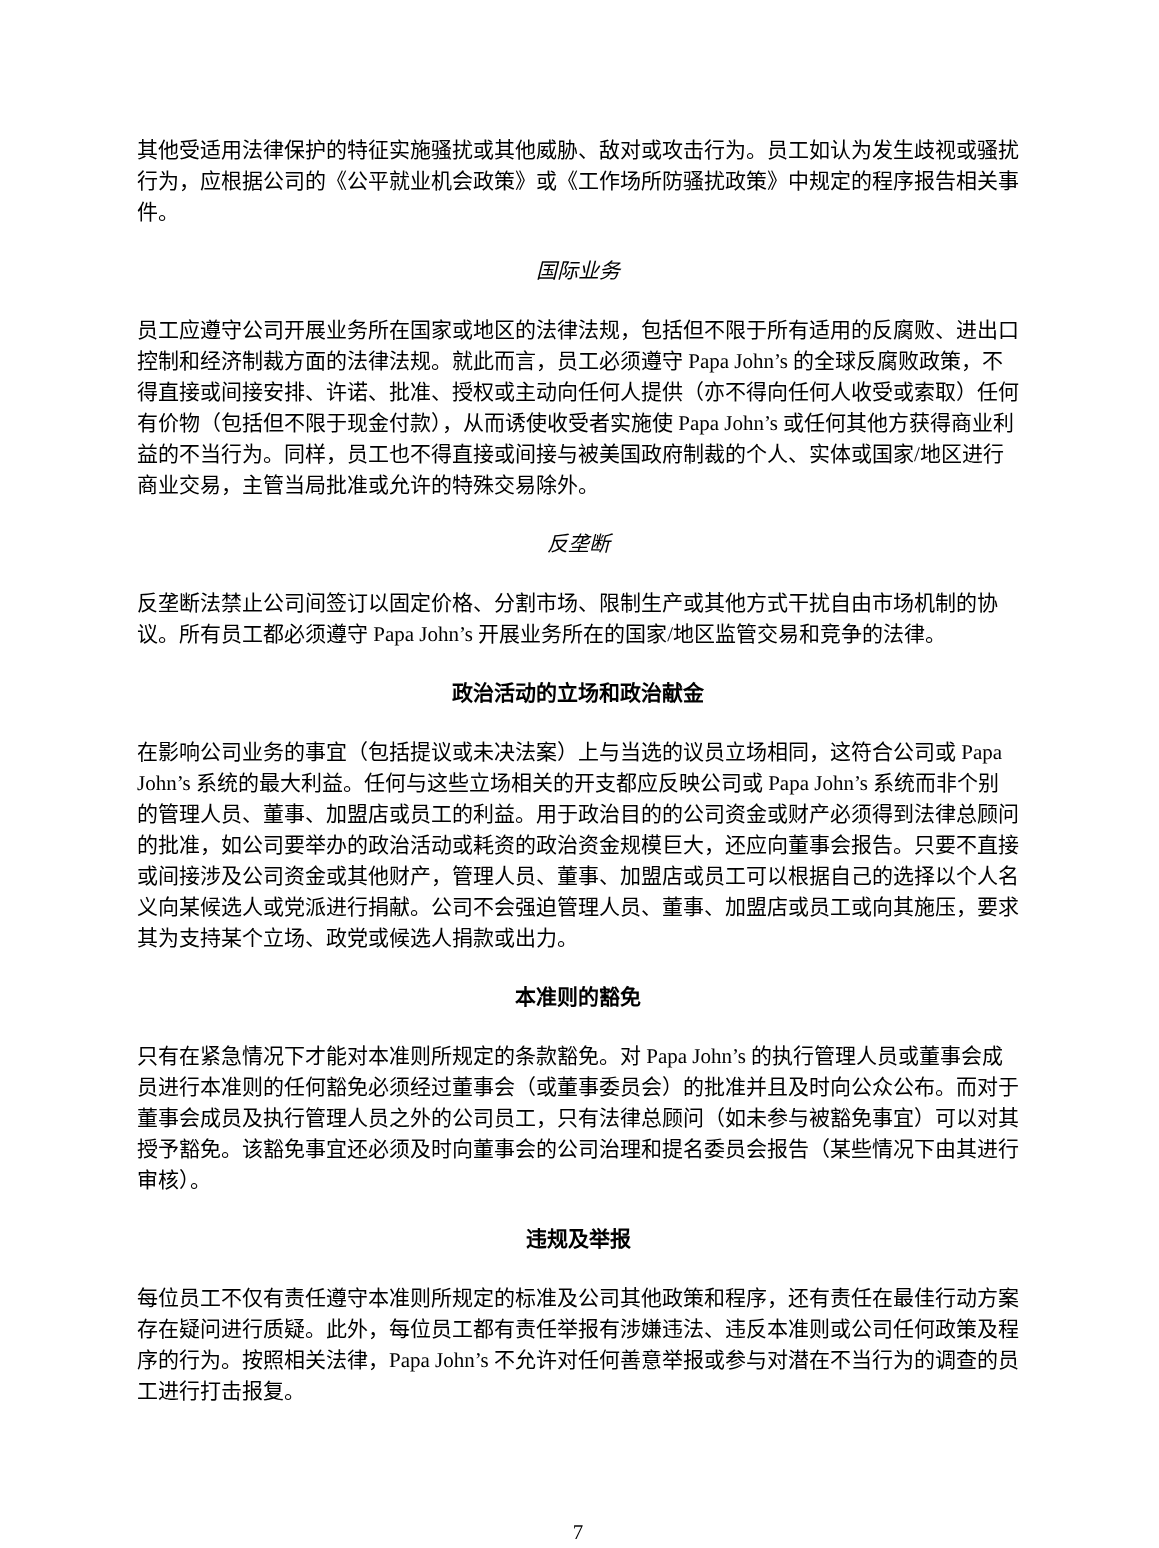其他受适用法律保护的特征实施骚扰或其他威胁、敌对或攻击行为。员工如认为发生歧视或骚扰行为，应根据公司的《公平就业机会政策》或《工作场所防骚扰政策》中规定的程序报告相关事件。
国际业务
员工应遵守公司开展业务所在国家或地区的法律法规，包括但不限于所有适用的反腐败、进出口控制和经济制裁方面的法律法规。就此而言，员工必须遵守 Papa John’s 的全球反腐败政策，不得直接或间接安排、许诺、批准、授权或主动向任何人提供（亦不得向任何人收受或索取）任何有价物（包括但不限于现金付款），从而诱使收受者实施使 Papa John’s 或任何其他方获得商业利益的不当行为。同样，员工也不得直接或间接与被美国政府制裁的个人、实体或国家/地区进行商业交易，主管当局批准或允许的特殊交易除外。
反垄断
反垄断法禁止公司间签订以固定价格、分割市场、限制生产或其他方式干扰自由市场机制的协议。所有员工都必须遵守 Papa John’s 开展业务所在的国家/地区监管交易和竞争的法律。
政治活动的立场和政治献金
在影响公司业务的事宜（包括提议或未决法案）上与当选的议员立场相同，这符合公司或 Papa John’s 系统的最大利益。任何与这些立场相关的开支都应反映公司或 Papa John’s 系统而非个别的管理人员、董事、加盟店或员工的利益。用于政治目的的公司资金或财产必须得到法律总顾问的批准，如公司要举办的政治活动或耗资的政治资金规模巨大，还应向董事会报告。只要不直接或间接涉及公司资金或其他财产，管理人员、董事、加盟店或员工可以根据自己的选择以个人名义向某候选人或党派进行捐献。公司不会强迫管理人员、董事、加盟店或员工或向其施压，要求其为支持某个立场、政党或候选人捐款或出力。
本准则的豁免
只有在紧急情况下才能对本准则所规定的条款豁免。对 Papa John’s 的执行管理人员或董事会成员进行本准则的任何豁免必须经过董事会（或董事委员会）的批准并且及时向公众公布。而对于董事会成员及执行管理人员之外的公司员工，只有法律总顾问（如未参与被豁免事宜）可以对其授予豁免。该豁免事宜还必须及时向董事会的公司治理和提名委员会报告（某些情况下由其进行审核）。
违规及举报
每位员工不仅有责任遵守本准则所规定的标准及公司其他政策和程序，还有责任在最佳行动方案存在疑问进行质疑。此外，每位员工都有责任举报有涉嫌违法、违反本准则或公司任何政策及程序的行为。按照相关法律，Papa John’s 不允许对任何善意举报或参与对潜在不当行为的调查的员工进行打击报复。
7